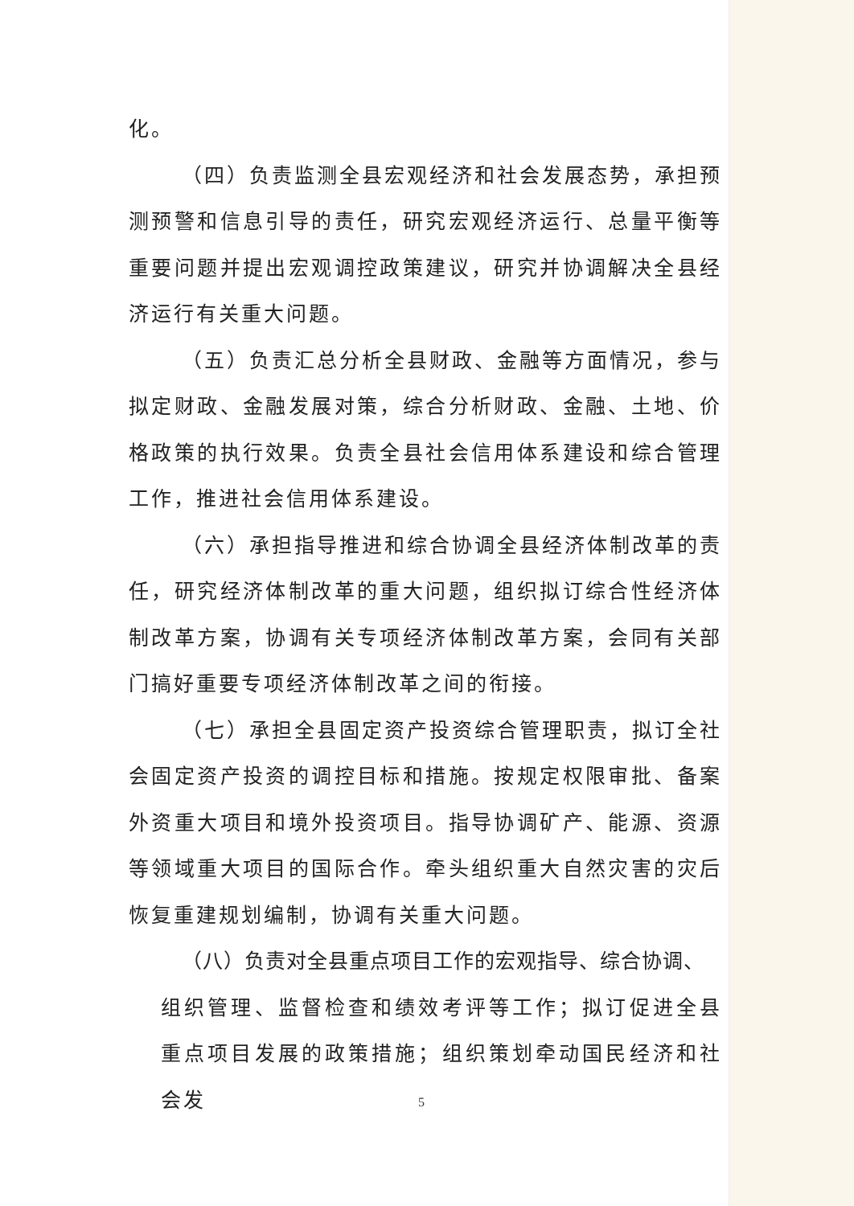化。
（四）负责监测全县宏观经济和社会发展态势，承担预测预警和信息引导的责任，研究宏观经济运行、总量平衡等重要问题并提出宏观调控政策建议，研究并协调解决全县经济运行有关重大问题。
（五）负责汇总分析全县财政、金融等方面情况，参与拟定财政、金融发展对策，综合分析财政、金融、土地、价格政策的执行效果。负责全县社会信用体系建设和综合管理工作，推进社会信用体系建设。
（六）承担指导推进和综合协调全县经济体制改革的责任，研究经济体制改革的重大问题，组织拟订综合性经济体制改革方案，协调有关专项经济体制改革方案，会同有关部门搞好重要专项经济体制改革之间的衔接。
（七）承担全县固定资产投资综合管理职责，拟订全社会固定资产投资的调控目标和措施。按规定权限审批、备案外资重大项目和境外投资项目。指导协调矿产、能源、资源等领域重大项目的国际合作。牵头组织重大自然灾害的灾后恢复重建规划编制，协调有关重大问题。
（八）负责对全县重点项目工作的宏观指导、综合协调、
组织管理、监督检查和绩效考评等工作；拟订促进全县重点项目发展的政策措施；组织策划牵动国民经济和社会发
5